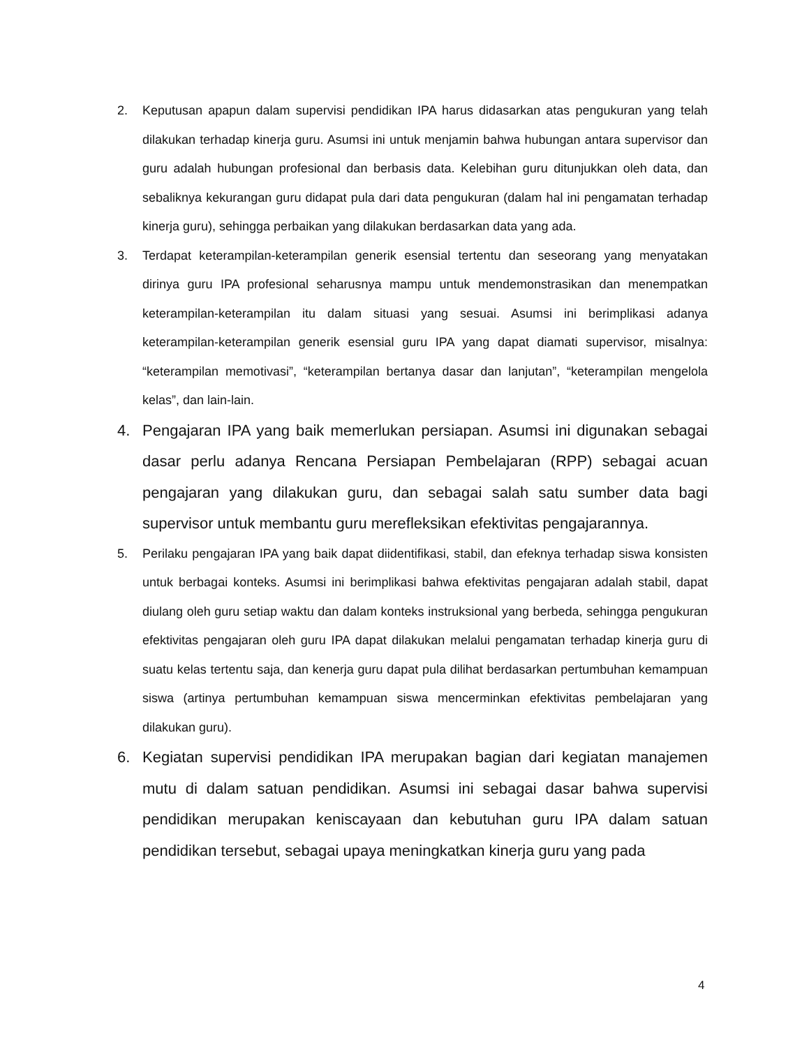2. Keputusan apapun dalam supervisi pendidikan IPA harus didasarkan atas pengukuran yang telah dilakukan terhadap kinerja guru. Asumsi ini untuk menjamin bahwa hubungan antara supervisor dan guru adalah hubungan profesional dan berbasis data. Kelebihan guru ditunjukkan oleh data, dan sebaliknya kekurangan guru didapat pula dari data pengukuran (dalam hal ini pengamatan terhadap kinerja guru), sehingga perbaikan yang dilakukan berdasarkan data yang ada.
3. Terdapat keterampilan-keterampilan generik esensial tertentu dan seseorang yang menyatakan dirinya guru IPA profesional seharusnya mampu untuk mendemonstrasikan dan menempatkan keterampilan-keterampilan itu dalam situasi yang sesuai. Asumsi ini berimplikasi adanya keterampilan-keterampilan generik esensial guru IPA yang dapat diamati supervisor, misalnya: “keterampilan memotivasi”, “keterampilan bertanya dasar dan lanjutan”, “keterampilan mengelola kelas”, dan lain-lain.
4. Pengajaran IPA yang baik memerlukan persiapan. Asumsi ini digunakan sebagai dasar perlu adanya Rencana Persiapan Pembelajaran (RPP) sebagai acuan pengajaran yang dilakukan guru, dan sebagai salah satu sumber data bagi supervisor untuk membantu guru merefleksikan efektivitas pengajarannya.
5. Perilaku pengajaran IPA yang baik dapat diidentifikasi, stabil, dan efeknya terhadap siswa konsisten untuk berbagai konteks. Asumsi ini berimplikasi bahwa efektivitas pengajaran adalah stabil, dapat diulang oleh guru setiap waktu dan dalam konteks instruksional yang berbeda, sehingga pengukuran efektivitas pengajaran oleh guru IPA dapat dilakukan melalui pengamatan terhadap kinerja guru di suatu kelas tertentu saja, dan kenerja guru dapat pula dilihat berdasarkan pertumbuhan kemampuan siswa (artinya pertumbuhan kemampuan siswa mencerminkan efektivitas pembelajaran yang dilakukan guru).
6. Kegiatan supervisi pendidikan IPA merupakan bagian dari kegiatan manajemen mutu di dalam satuan pendidikan. Asumsi ini sebagai dasar bahwa supervisi pendidikan merupakan keniscayaan dan kebutuhan guru IPA dalam satuan pendidikan tersebut, sebagai upaya meningkatkan kinerja guru yang pada
4